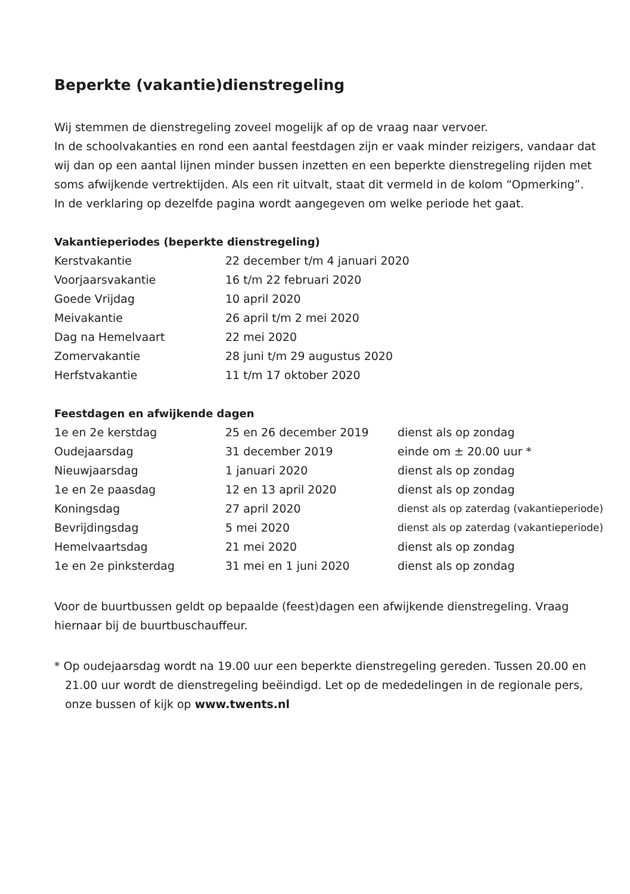Beperkte (vakantie)dienstregeling
Wij stemmen de dienstregeling zoveel mogelijk af op de vraag naar vervoer.
In de schoolvakanties en rond een aantal feestdagen zijn er vaak minder reizigers, vandaar dat wij dan op een aantal lijnen minder bussen inzetten en een beperkte dienstregeling rijden met soms afwijkende vertrektijden. Als een rit uitvalt, staat dit vermeld in de kolom “Opmerking”.
In de verklaring op dezelfde pagina wordt aangegeven om welke periode het gaat.
Vakantieperiodes (beperkte dienstregeling)
| Kerstvakantie | 22 december t/m 4 januari 2020 |
| Voorjaarsvakantie | 16 t/m 22 februari 2020 |
| Goede Vrijdag | 10 april 2020 |
| Meivakantie | 26 april t/m 2 mei 2020 |
| Dag na Hemelvaart | 22 mei 2020 |
| Zomervakantie | 28 juni t/m 29 augustus 2020 |
| Herfstvakantie | 11 t/m 17 oktober 2020 |
Feestdagen en afwijkende dagen
| 1e en 2e kerstdag | 25 en 26 december 2019 | dienst als op zondag |
| Oudejaarsdag | 31 december 2019 | einde om ± 20.00 uur * |
| Nieuwjaarsdag | 1 januari 2020 | dienst als op zondag |
| 1e en 2e paasdag | 12 en 13 april 2020 | dienst als op zondag |
| Koningsdag | 27 april 2020 | dienst als op zaterdag (vakantieperiode) |
| Bevrijdingsdag | 5 mei 2020 | dienst als op zaterdag (vakantieperiode) |
| Hemelvaartsdag | 21 mei 2020 | dienst als op zondag |
| 1e en 2e pinksterdag | 31 mei en 1 juni 2020 | dienst als op zondag |
Voor de buurtbussen geldt op bepaalde (feest)dagen een afwijkende dienstregeling. Vraag hiernaar bij de buurtbuschauffeur.
* Op oudejaarsdag wordt na 19.00 uur een beperkte dienstregeling gereden. Tussen 20.00 en 21.00 uur wordt de dienstregeling beëindigd. Let op de mededelingen in de regionale pers, onze bussen of kijk op www.twents.nl